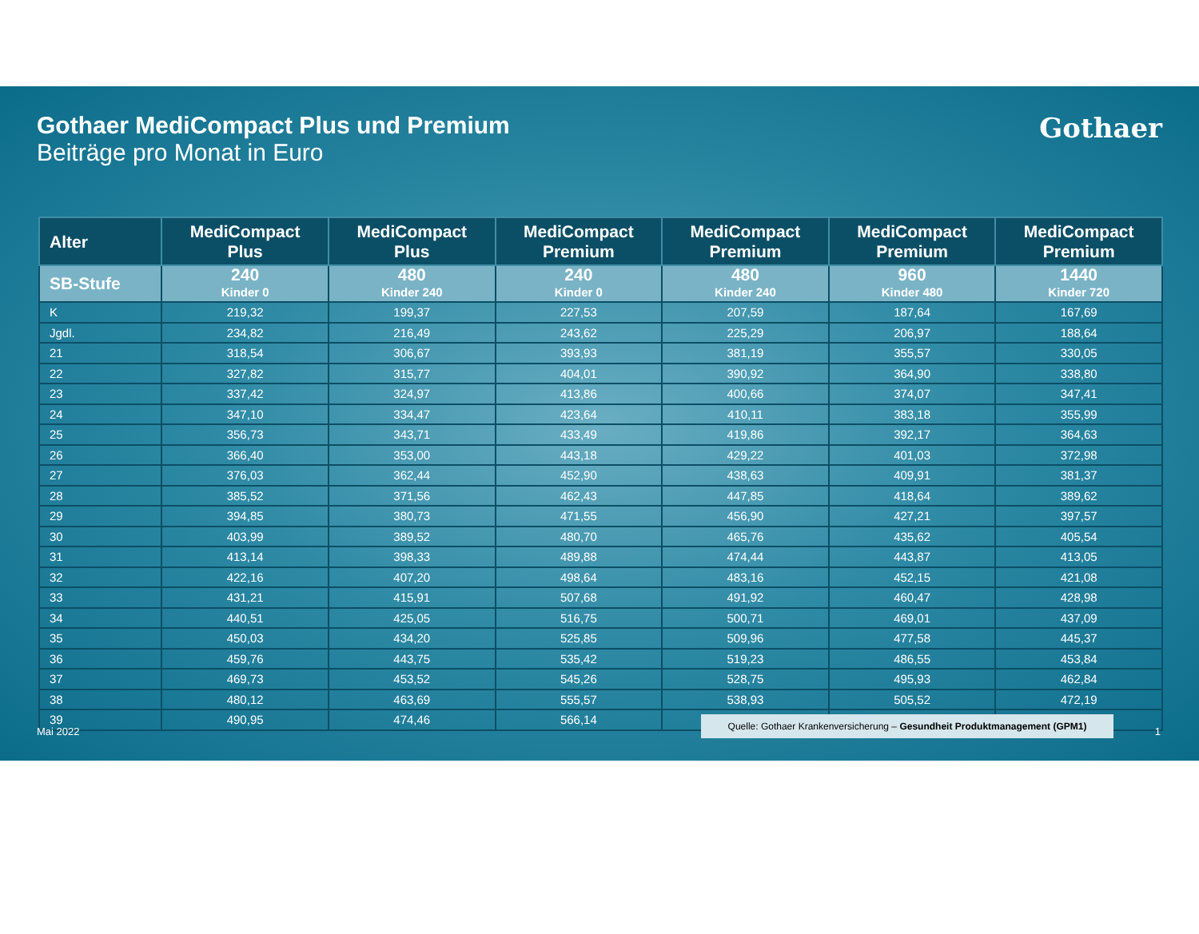Gothaer MediCompact Plus und Premium
Beiträge pro Monat in Euro
Gothaer
| Alter | MediCompact Plus | MediCompact Plus | MediCompact Premium | MediCompact Premium | MediCompact Premium | MediCompact Premium |
| --- | --- | --- | --- | --- | --- | --- |
| SB-Stufe | 240 Kinder 0 | 480 Kinder 240 | 240 Kinder 0 | 480 Kinder 240 | 960 Kinder 480 | 1440 Kinder 720 |
| K | 219,32 | 199,37 | 227,53 | 207,59 | 187,64 | 167,69 |
| Jgdl. | 234,82 | 216,49 | 243,62 | 225,29 | 206,97 | 188,64 |
| 21 | 318,54 | 306,67 | 393,93 | 381,19 | 355,57 | 330,05 |
| 22 | 327,82 | 315,77 | 404,01 | 390,92 | 364,90 | 338,80 |
| 23 | 337,42 | 324,97 | 413,86 | 400,66 | 374,07 | 347,41 |
| 24 | 347,10 | 334,47 | 423,64 | 410,11 | 383,18 | 355,99 |
| 25 | 356,73 | 343,71 | 433,49 | 419,86 | 392,17 | 364,63 |
| 26 | 366,40 | 353,00 | 443,18 | 429,22 | 401,03 | 372,98 |
| 27 | 376,03 | 362,44 | 452,90 | 438,63 | 409,91 | 381,37 |
| 28 | 385,52 | 371,56 | 462,43 | 447,85 | 418,64 | 389,62 |
| 29 | 394,85 | 380,73 | 471,55 | 456,90 | 427,21 | 397,57 |
| 30 | 403,99 | 389,52 | 480,70 | 465,76 | 435,62 | 405,54 |
| 31 | 413,14 | 398,33 | 489,88 | 474,44 | 443,87 | 413,05 |
| 32 | 422,16 | 407,20 | 498,64 | 483,16 | 452,15 | 421,08 |
| 33 | 431,21 | 415,91 | 507,68 | 491,92 | 460,47 | 428,98 |
| 34 | 440,51 | 425,05 | 516,75 | 500,71 | 469,01 | 437,09 |
| 35 | 450,03 | 434,20 | 525,85 | 509,96 | 477,58 | 445,37 |
| 36 | 459,76 | 443,75 | 535,42 | 519,23 | 486,55 | 453,84 |
| 37 | 469,73 | 453,52 | 545,26 | 528,75 | 495,93 | 462,84 |
| 38 | 480,12 | 463,69 | 555,57 | 538,93 | 505,52 | 472,19 |
| 39 | 490,95 | 474,46 | 566,14 | | | |
Mai 2022
Quelle: Gothaer Krankenversicherung – Gesundheit Produktmanagement (GPM1)
1